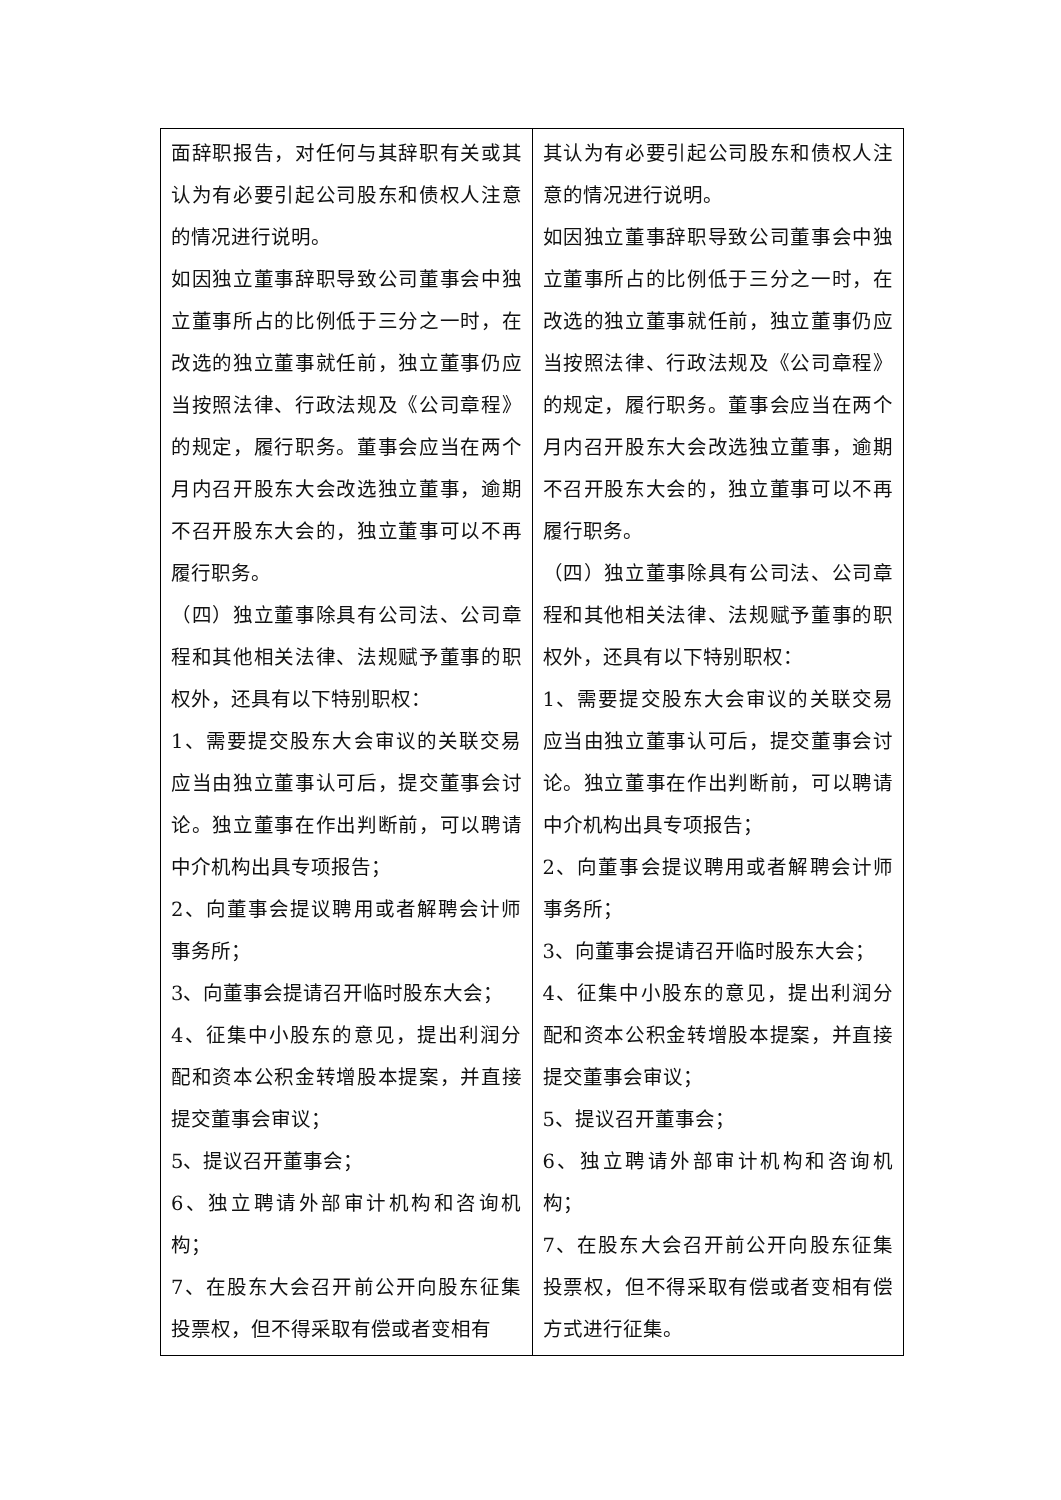| 面辞职报告，对任何与其辞职有关或其认为有必要引起公司股东和债权人注意的情况进行说明。 如因独立董事辞职导致公司董事会中独立董事所占的比例低于三分之一时，在改选的独立董事就任前，独立董事仍应当按照法律、行政法规及《公司章程》的规定，履行职务。董事会应当在两个月内召开股东大会改选独立董事，逾期不召开股东大会的，独立董事可以不再履行职务。 （四）独立董事除具有公司法、公司章程和其他相关法律、法规赋予董事的职权外，还具有以下特别职权： 1、需要提交股东大会审议的关联交易应当由独立董事认可后，提交董事会讨论。独立董事在作出判断前，可以聘请中介机构出具专项报告； 2、向董事会提议聘用或者解聘会计师事务所； 3、向董事会提请召开临时股东大会； 4、征集中小股东的意见，提出利润分配和资本公积金转增股本提案，并直接提交董事会审议； 5、提议召开董事会； 6、独立聘请外部审计机构和咨询机构； 7、在股东大会召开前公开向股东征集投票权，但不得采取有偿或者变相有 | 其认为有必要引起公司股东和债权人注意的情况进行说明。 如因独立董事辞职导致公司董事会中独立董事所占的比例低于三分之一时，在改选的独立董事就任前，独立董事仍应当按照法律、行政法规及《公司章程》的规定，履行职务。董事会应当在两个月内召开股东大会改选独立董事，逾期不召开股东大会的，独立董事可以不再履行职务。 （四）独立董事除具有公司法、公司章程和其他相关法律、法规赋予董事的职权外，还具有以下特别职权： 1、需要提交股东大会审议的关联交易应当由独立董事认可后，提交董事会讨论。独立董事在作出判断前，可以聘请中介机构出具专项报告； 2、向董事会提议聘用或者解聘会计师事务所； 3、向董事会提请召开临时股东大会； 4、征集中小股东的意见，提出利润分配和资本公积金转增股本提案，并直接提交董事会审议； 5、提议召开董事会； 6、独立聘请外部审计机构和咨询机构； 7、在股东大会召开前公开向股东征集投票权，但不得采取有偿或者变相有偿方式进行征集。 |